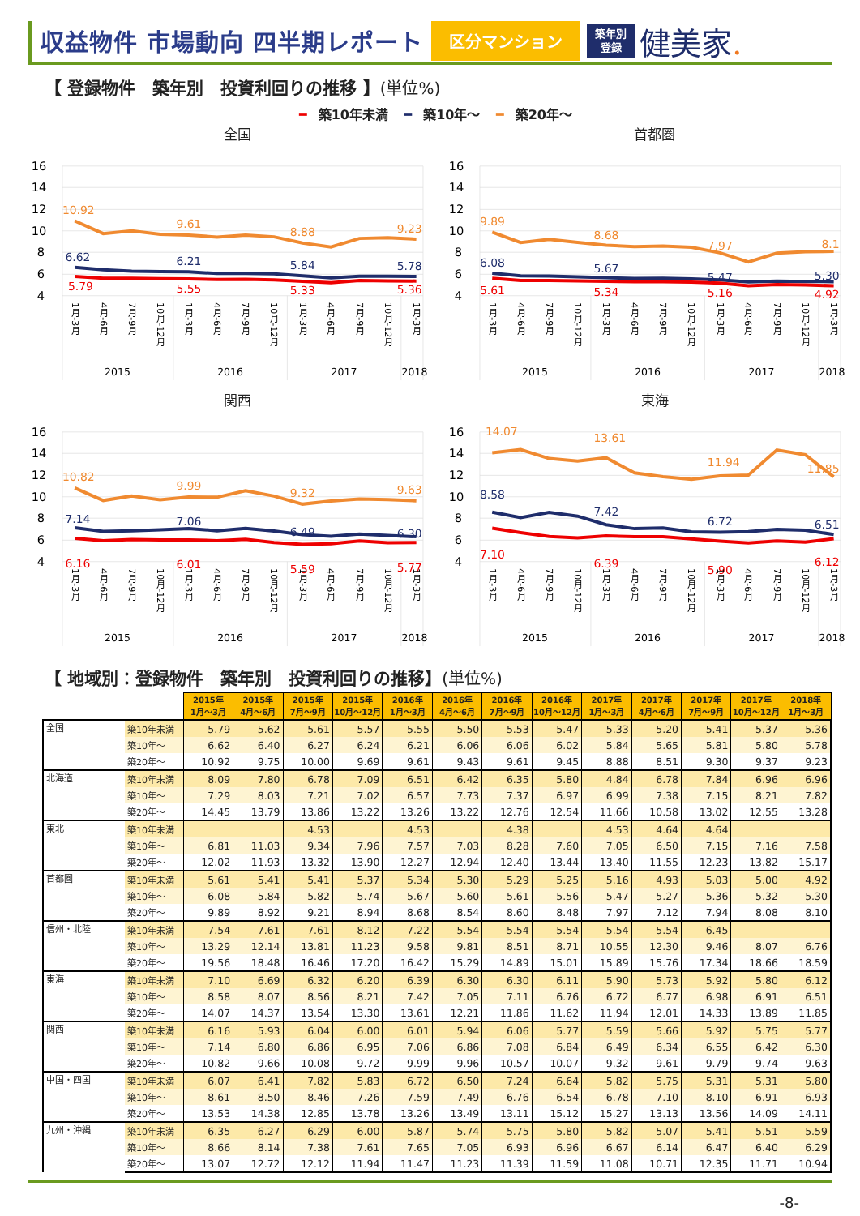収益物件 市場動向 四半期レポート
区分マンション
築年別
登録
健美家.
【 登録物件　築年別　投資利回りの推移 】(単位%)
━ 築10年未満 ━ 築10年～ ━ 築20年～
全国
16
14
12
10
8
6
4
10.92
9.61
8.88
9.23
6.62
6.21
5.84
5.78
5.79
5.55
5.33
5.36
1月-3月
4月-6月
7月-9月
10月-12月
1月-3月
4月-6月
7月-9月
10月-12月
1月-3月
4月-6月
7月-9月
10月-12月
1月-3月
2015
2016
2017
2018
首都圏
16
14
12
10
8
6
4
9.89
8.68
7.97
8.1
6.08
5.67
5.47
5.30
5.61
5.34
5.16
4.92
1月-3月
4月-6月
7月-9月
10月-12月
1月-3月
4月-6月
7月-9月
10月-12月
1月-3月
4月-6月
7月-9月
10月-12月
1月-3月
2015
2016
2017
2018
関西
16
14
12
10
8
6
4
10.82
9.99
9.32
9.63
7.14
7.06
6.49
6.30
6.16
6.01
5.59
5.77
1月-3月
4月-6月
7月-9月
10月-12月
1月-3月
4月-6月
7月-9月
10月-12月
1月-3月
4月-6月
7月-9月
10月-12月
1月-3月
2015
2016
2017
2018
東海
16
14
12
10
8
6
4
14.07
13.61
11.94
11.85
8.58
7.42
6.72
6.51
7.10
6.39
5.90
6.12
1月-3月
4月-6月
7月-9月
10月-12月
1月-3月
4月-6月
7月-9月
10月-12月
1月-3月
4月-6月
7月-9月
10月-12月
1月-3月
2015
2016
2017
2018
【 地域別：登録物件　築年別　投資利回りの推移】(単位%)
| | | 2015年 1月～3月 | 2015年 4月～6月 | 2015年 7月～9月 | 2015年 10月～12月 | 2016年 1月～3月 | 2016年 4月～6月 | 2016年 7月～9月 | 2016年 10月～12月 | 2017年 1月～3月 | 2017年 4月～6月 | 2017年 7月～9月 | 2017年 10月～12月 | 2018年 1月～3月 |
| 全国 | 築10年未満 | 5.79 | 5.62 | 5.61 | 5.57 | 5.55 | 5.50 | 5.53 | 5.47 | 5.33 | 5.20 | 5.41 | 5.37 | 5.36 |
| | 築10年～ | 6.62 | 6.40 | 6.27 | 6.24 | 6.21 | 6.06 | 6.06 | 6.02 | 5.84 | 5.65 | 5.81 | 5.80 | 5.78 |
| | 築20年～ | 10.92 | 9.75 | 10.00 | 9.69 | 9.61 | 9.43 | 9.61 | 9.45 | 8.88 | 8.51 | 9.30 | 9.37 | 9.23 |
| 北海道 | 築10年未満 | 8.09 | 7.80 | 6.78 | 7.09 | 6.51 | 6.42 | 6.35 | 5.80 | 4.84 | 6.78 | 7.84 | 6.96 | 6.96 |
| | 築10年～ | 7.29 | 8.03 | 7.21 | 7.02 | 6.57 | 7.73 | 7.37 | 6.97 | 6.99 | 7.38 | 7.15 | 8.21 | 7.82 |
| | 築20年～ | 14.45 | 13.79 | 13.86 | 13.22 | 13.26 | 13.22 | 12.76 | 12.54 | 11.66 | 10.58 | 13.02 | 12.55 | 13.28 |
| 東北 | 築10年未満 | | | 4.53 | | 4.53 | | 4.38 | | 4.53 | 4.64 | 4.64 | | |
| | 築10年～ | 6.81 | 11.03 | 9.34 | 7.96 | 7.57 | 7.03 | 8.28 | 7.60 | 7.05 | 6.50 | 7.15 | 7.16 | 7.58 |
| | 築20年～ | 12.02 | 11.93 | 13.32 | 13.90 | 12.27 | 12.94 | 12.40 | 13.44 | 13.40 | 11.55 | 12.23 | 13.82 | 15.17 |
| 首都圏 | 築10年未満 | 5.61 | 5.41 | 5.41 | 5.37 | 5.34 | 5.30 | 5.29 | 5.25 | 5.16 | 4.93 | 5.03 | 5.00 | 4.92 |
| | 築10年～ | 6.08 | 5.84 | 5.82 | 5.74 | 5.67 | 5.60 | 5.61 | 5.56 | 5.47 | 5.27 | 5.36 | 5.32 | 5.30 |
| | 築20年～ | 9.89 | 8.92 | 9.21 | 8.94 | 8.68 | 8.54 | 8.60 | 8.48 | 7.97 | 7.12 | 7.94 | 8.08 | 8.10 |
| 信州・北陸 | 築10年未満 | 7.54 | 7.61 | 7.61 | 8.12 | 7.22 | 5.54 | 5.54 | 5.54 | 5.54 | 5.54 | 6.45 | | |
| | 築10年～ | 13.29 | 12.14 | 13.81 | 11.23 | 9.58 | 9.81 | 8.51 | 8.71 | 10.55 | 12.30 | 9.46 | 8.07 | 6.76 |
| | 築20年～ | 19.56 | 18.48 | 16.46 | 17.20 | 16.42 | 15.29 | 14.89 | 15.01 | 15.89 | 15.76 | 17.34 | 18.66 | 18.59 |
| 東海 | 築10年未満 | 7.10 | 6.69 | 6.32 | 6.20 | 6.39 | 6.30 | 6.30 | 6.11 | 5.90 | 5.73 | 5.92 | 5.80 | 6.12 |
| | 築10年～ | 8.58 | 8.07 | 8.56 | 8.21 | 7.42 | 7.05 | 7.11 | 6.76 | 6.72 | 6.77 | 6.98 | 6.91 | 6.51 |
| | 築20年～ | 14.07 | 14.37 | 13.54 | 13.30 | 13.61 | 12.21 | 11.86 | 11.62 | 11.94 | 12.01 | 14.33 | 13.89 | 11.85 |
| 関西 | 築10年未満 | 6.16 | 5.93 | 6.04 | 6.00 | 6.01 | 5.94 | 6.06 | 5.77 | 5.59 | 5.66 | 5.92 | 5.75 | 5.77 |
| | 築10年～ | 7.14 | 6.80 | 6.86 | 6.95 | 7.06 | 6.86 | 7.08 | 6.84 | 6.49 | 6.34 | 6.55 | 6.42 | 6.30 |
| | 築20年～ | 10.82 | 9.66 | 10.08 | 9.72 | 9.99 | 9.96 | 10.57 | 10.07 | 9.32 | 9.61 | 9.79 | 9.74 | 9.63 |
| 中国・四国 | 築10年未満 | 6.07 | 6.41 | 7.82 | 5.83 | 6.72 | 6.50 | 7.24 | 6.64 | 5.82 | 5.75 | 5.31 | 5.31 | 5.80 |
| | 築10年～ | 8.61 | 8.50 | 8.46 | 7.26 | 7.59 | 7.49 | 6.76 | 6.54 | 6.78 | 7.10 | 8.10 | 6.91 | 6.93 |
| | 築20年～ | 13.53 | 14.38 | 12.85 | 13.78 | 13.26 | 13.49 | 13.11 | 15.12 | 15.27 | 13.13 | 13.56 | 14.09 | 14.11 |
| 九州・沖縄 | 築10年未満 | 6.35 | 6.27 | 6.29 | 6.00 | 5.87 | 5.74 | 5.75 | 5.80 | 5.82 | 5.07 | 5.41 | 5.51 | 5.59 |
| | 築10年～ | 8.66 | 8.14 | 7.38 | 7.61 | 7.65 | 7.05 | 6.93 | 6.96 | 6.67 | 6.14 | 6.47 | 6.40 | 6.29 |
| | 築20年～ | 13.07 | 12.72 | 12.12 | 11.94 | 11.47 | 11.23 | 11.39 | 11.59 | 11.08 | 10.71 | 12.35 | 11.71 | 10.94 |
-8-